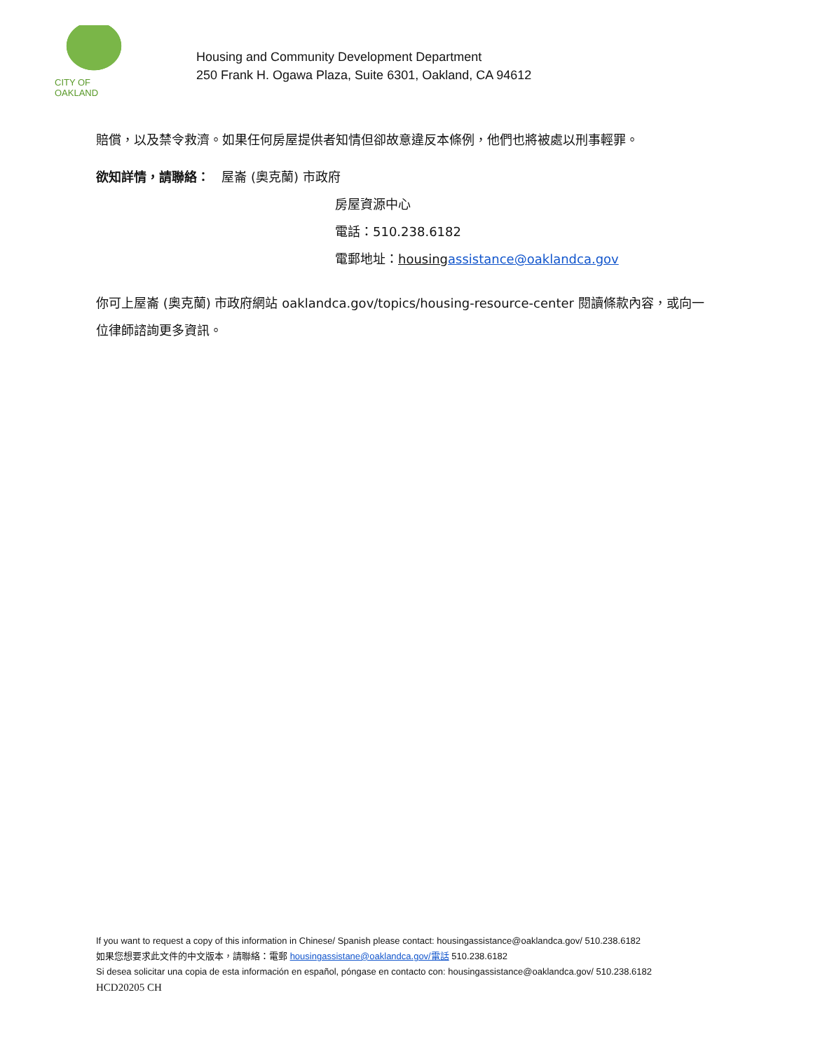CITY OF OAKLAND
Housing and Community Development Department
250 Frank H. Ogawa Plaza, Suite 6301, Oakland, CA 94612
賠償，以及禁令救濟。如果任何房屋提供者知情但卻故意違反本條例，他們也將被處以刑事輕罪。
欲知詳情，請聯絡： 屋崙 (奧克蘭) 市政府
房屋資源中心
電話：510.238.6182
電郵地址：housing assistance@oaklandca.gov
你可上屋崙 (奧克蘭) 市政府網站 oaklandca.gov/topics/housing-resource-center 閱讀條款內容，或向一位律師諮詢更多資訊。
If you want to request a copy of this information in Chinese/ Spanish please contact: housingassistance@oaklandca.gov/ 510.238.6182
如果您想要求此文件的中文版本，請聯絡：電郵 housingassistane@oaklandca.gov/電話 510.238.6182
Si desea solicitar una copia de esta información en español, póngase en contacto con: housingassistance@oaklandca.gov/ 510.238.6182
HCD20205 CH